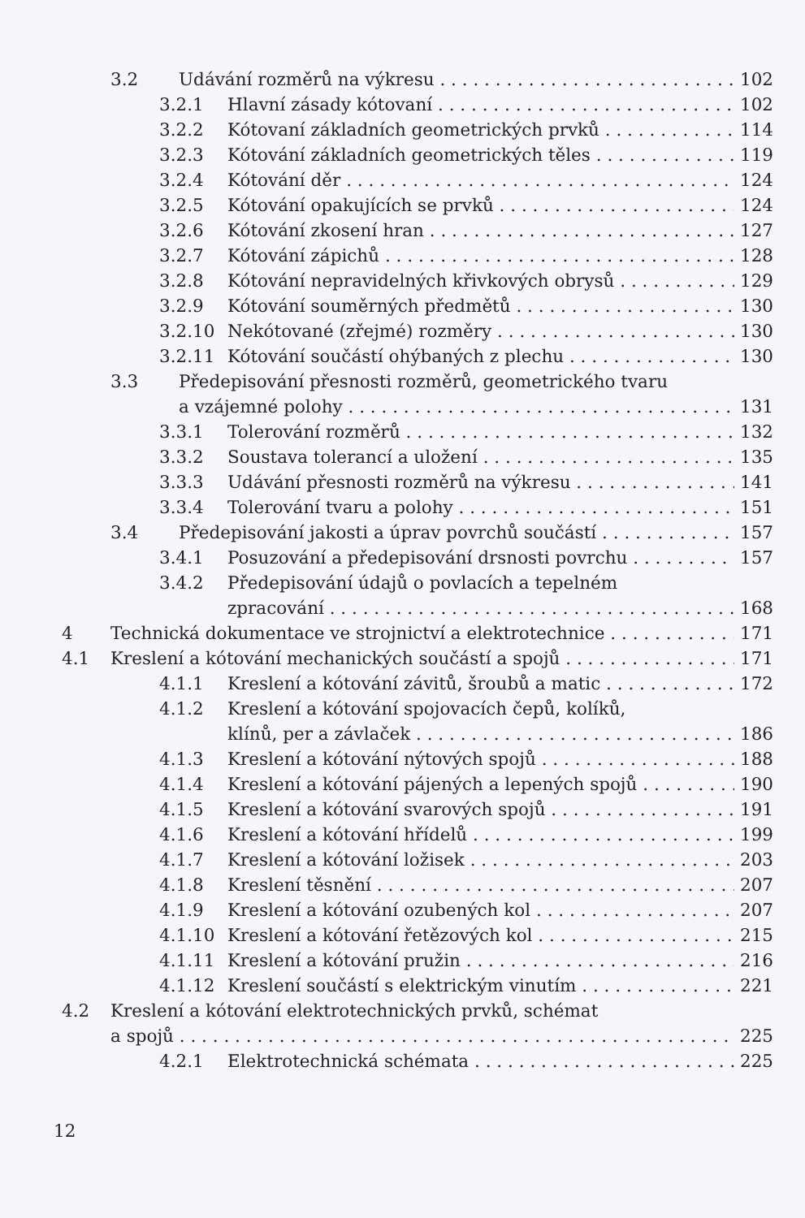3.2 Udávání rozměrů na výkresu 102
3.2.1 Hlavní zásady kótovaní 102
3.2.2 Kótovaní základních geometrických prvků 114
3.2.3 Kótování základních geometrických těles 119
3.2.4 Kótování děr 124
3.2.5 Kótování opakujících se prvků 124
3.2.6 Kótování zkosení hran 127
3.2.7 Kótování zápichů 128
3.2.8 Kótování nepravidelných křivkových obrysů 129
3.2.9 Kótování souměrných předmětů 130
3.2.10 Nekótované (zřejmé) rozměry 130
3.2.11 Kótování součástí ohýbaných z plechu 130
3.3 Předepisování přesnosti rozměrů, geometrického tvaru
a vzájemné polohy 131
3.3.1 Tolerování rozměrů 132
3.3.2 Soustava tolerancí a uložení 135
3.3.3 Udávání přesnosti rozměrů na výkresu 141
3.3.4 Tolerování tvaru a polohy 151
3.4 Předepisování jakosti a úprav povrchů součástí 157
3.4.1 Posuzování a předepisování drsnosti povrchu 157
3.4.2 Předepisování údajů o povlacích a tepelném
zpracování 168
4 Technická dokumentace ve strojnictví a elektrotechnice 171
4.1 Kreslení a kótování mechanických součástí a spojů 171
4.1.1 Kreslení a kótování závitů, šroubů a matic 172
4.1.2 Kreslení a kótování spojovacích čepů, kolíků,
klínů, per a závlaček 186
4.1.3 Kreslení a kótování nýtových spojů 188
4.1.4 Kreslení a kótování pájených a lepených spojů 190
4.1.5 Kreslení a kótování svarových spojů 191
4.1.6 Kreslení a kótování hřídelů 199
4.1.7 Kreslení a kótování ložisek 203
4.1.8 Kreslení těsnění 207
4.1.9 Kreslení a kótování ozubených kol 207
4.1.10 Kreslení a kótování řetězových kol 215
4.1.11 Kreslení a kótování pružin 216
4.1.12 Kreslení součástí s elektrickým vinutím 221
4.2 Kreslení a kótování elektrotechnických prvků, schémat
a spojů 225
4.2.1 Elektrotechnická schémata 225
12